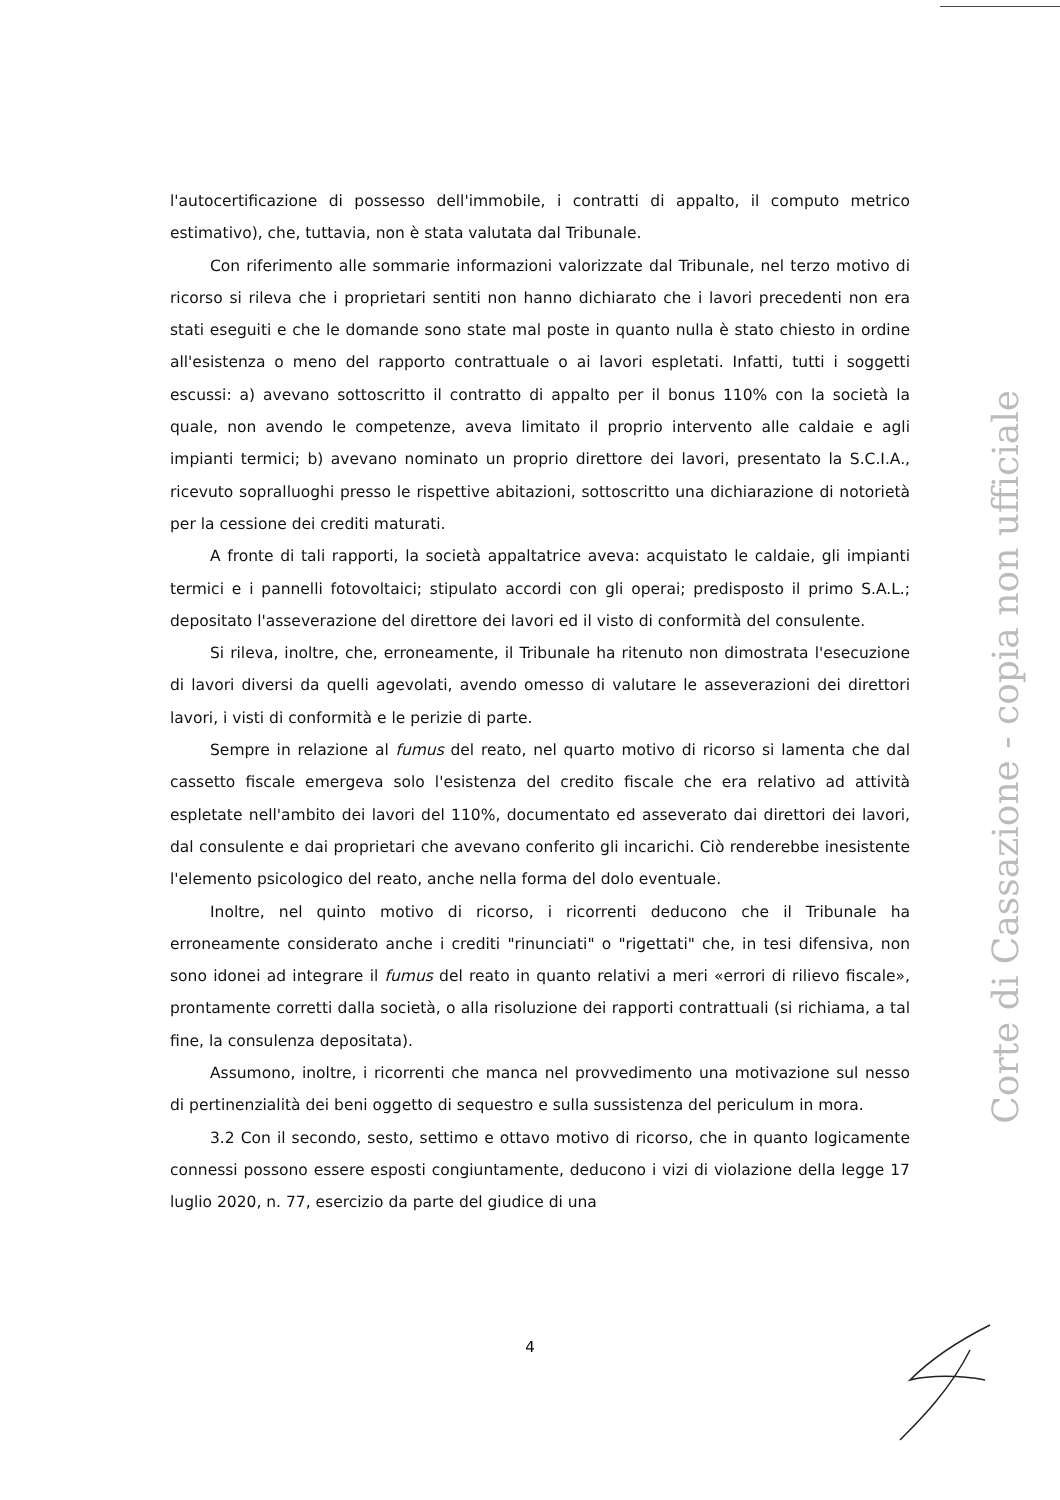l'autocertificazione di possesso dell'immobile, i contratti di appalto, il computo metrico estimativo), che, tuttavia, non è stata valutata dal Tribunale.
Con riferimento alle sommarie informazioni valorizzate dal Tribunale, nel terzo motivo di ricorso si rileva che i proprietari sentiti non hanno dichiarato che i lavori precedenti non era stati eseguiti e che le domande sono state mal poste in quanto nulla è stato chiesto in ordine all'esistenza o meno del rapporto contrattuale o ai lavori espletati. Infatti, tutti i soggetti escussi: a) avevano sottoscritto il contratto di appalto per il bonus 110% con la società la quale, non avendo le competenze, aveva limitato il proprio intervento alle caldaie e agli impianti termici; b) avevano nominato un proprio direttore dei lavori, presentato la S.C.I.A., ricevuto sopralluoghi presso le rispettive abitazioni, sottoscritto una dichiarazione di notorietà per la cessione dei crediti maturati.
A fronte di tali rapporti, la società appaltatrice aveva: acquistato le caldaie, gli impianti termici e i pannelli fotovoltaici; stipulato accordi con gli operai; predisposto il primo S.A.L.; depositato l'asseverazione del direttore dei lavori ed il visto di conformità del consulente.
Si rileva, inoltre, che, erroneamente, il Tribunale ha ritenuto non dimostrata l'esecuzione di lavori diversi da quelli agevolati, avendo omesso di valutare le asseverazioni dei direttori lavori, i visti di conformità e le perizie di parte.
Sempre in relazione al fumus del reato, nel quarto motivo di ricorso si lamenta che dal cassetto fiscale emergeva solo l'esistenza del credito fiscale che era relativo ad attività espletate nell'ambito dei lavori del 110%, documentato ed asseverato dai direttori dei lavori, dal consulente e dai proprietari che avevano conferito gli incarichi. Ciò renderebbe inesistente l'elemento psicologico del reato, anche nella forma del dolo eventuale.
Inoltre, nel quinto motivo di ricorso, i ricorrenti deducono che il Tribunale ha erroneamente considerato anche i crediti "rinunciati" o "rigettati" che, in tesi difensiva, non sono idonei ad integrare il fumus del reato in quanto relativi a meri «errori di rilievo fiscale», prontamente corretti dalla società, o alla risoluzione dei rapporti contrattuali (si richiama, a tal fine, la consulenza depositata).
Assumono, inoltre, i ricorrenti che manca nel provvedimento una motivazione sul nesso di pertinenzialità dei beni oggetto di sequestro e sulla sussistenza del periculum in mora.
3.2 Con il secondo, sesto, settimo e ottavo motivo di ricorso, che in quanto logicamente connessi possono essere esposti congiuntamente, deducono i vizi di violazione della legge 17 luglio 2020, n. 77, esercizio da parte del giudice di una
Corte di Cassazione - copia non ufficiale
4